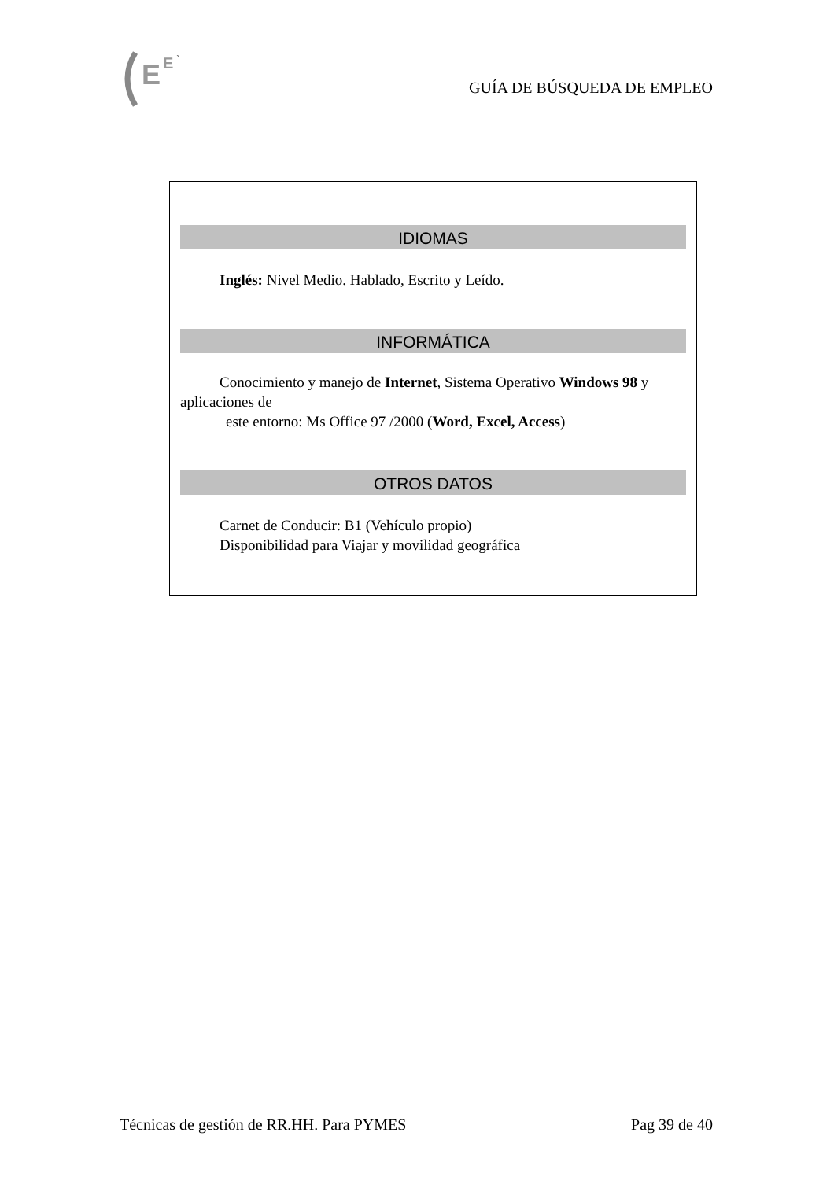E
E
`
GUÍA DE BÚSQUEDA DE EMPLEO
IDIOMAS
Inglés: Nivel Medio. Hablado, Escrito y Leído.
INFORMÁTICA
Conocimiento y manejo de Internet, Sistema Operativo Windows 98 y aplicaciones de
este entorno: Ms Office 97 /2000 (Word, Excel, Access)
OTROS DATOS
Carnet de Conducir: B1 (Vehículo propio)
Disponibilidad para Viajar y movilidad geográfica
Técnicas de gestión de RR.HH. Para PYMES Pag 39 de 40